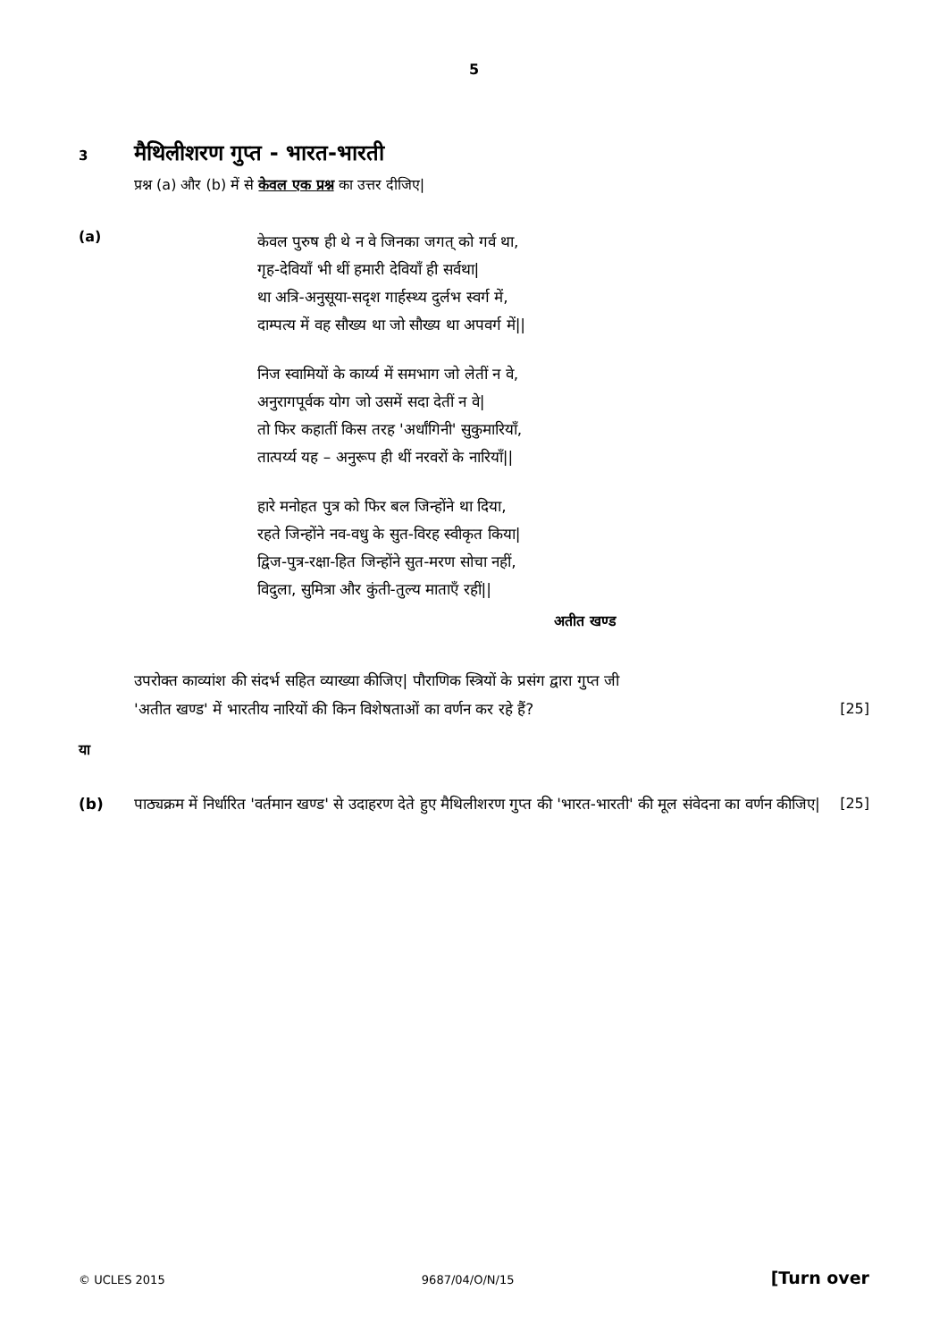5
3
मैथिलीशरण गुप्त - भारत-भारती
प्रश्न (a) और (b) में से केवल एक प्रश्न का उत्तर दीजिए|
(a)
केवल पुरुष ही थे न वे जिनका जगत् को गर्व था,
गृह-देवियाँ भी थीं हमारी देवियाँ ही सर्वथा|
था अत्रि-अनुसूया-सदृश गार्हस्थ्य दुर्लभ स्वर्ग में,
दाम्पत्य में वह सौख्य था जो सौख्य था अपवर्ग में||
निज स्वामियों के कार्य्य में समभाग जो लेतीं न वे,
अनुरागपूर्वक योग जो उसमें सदा देतीं न वे|
तो फिर कहातीं किस तरह 'अर्धांगिनी' सुकुमारियाँ,
तात्पर्य्य यह – अनुरूप ही थीं नरवरों के नारियाँ||
हारे मनोहत पुत्र को फिर बल जिन्होंने था दिया,
रहते जिन्होंने नव-वधु के सुत-विरह स्वीकृत किया|
द्विज-पुत्र-रक्षा-हित जिन्होंने सुत-मरण सोचा नहीं,
विदुला, सुमित्रा और कुंती-तुल्य माताएँ रहीं||
अतीत खण्ड
उपरोक्त काव्यांश की संदर्भ सहित व्याख्या कीजिए| पौराणिक स्त्रियों के प्रसंग द्वारा गुप्त जी
'अतीत खण्ड' में भारतीय नारियों की किन विशेषताओं का वर्णन कर रहे हैं?
[25]
या
(b) पाठ्यक्रम में निर्धारित 'वर्तमान खण्ड' से उदाहरण देते हुए मैथिलीशरण गुप्त की 'भारत-भारती' की मूल संवेदना का वर्णन कीजिए|
[25]
© UCLES 2015 9687/04/O/N/15 [Turn over